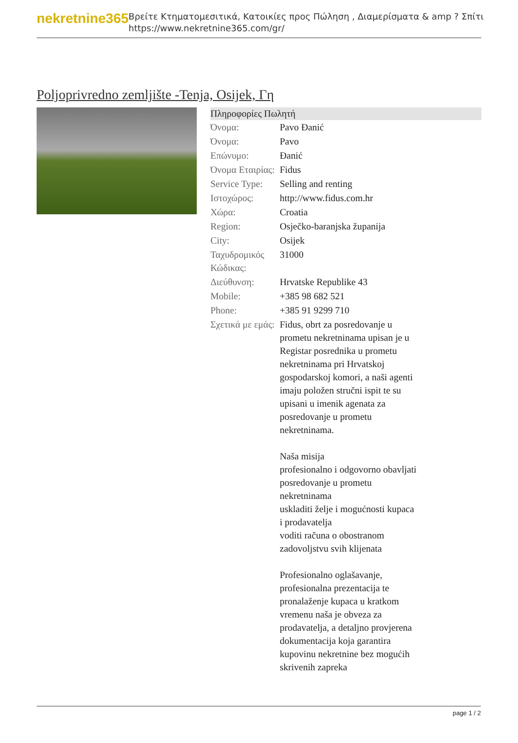nekretnine365
Βρείτε Κτηματομεσιτικά, Κατοικίες προς Πώληση , Διαμερίσματα & amp ? Σπίτι
https://www.nekretnine365.com/gr/
Poljoprivredno zemljište -Tenja, Osijek, Γη
| Πληροφορίες Πωλητή | | |
| --- | --- | --- |
| Όνομα: | Pavo Đanić | |
| Όνομα: | Pavo | |
| Επώνυμο: | Đanić | |
| Όνομα Εταιρίας: | Fidus | |
| Service Type: | Selling and renting | |
| Ιστοχώρος: | http://www.fidus.com.hr | |
| Χώρα: | Croatia | |
| Region: | Osječko-baranjska županija | |
| City: | Osijek | |
| Ταχυδρομικός Κώδικας: | 31000 | |
| Διεύθυνση: | Hrvatske Republike 43 | |
| Mobile: | +385 98 682 521 | |
| Phone: | +385 91 9299 710 | |
| Σχετικά με εμάς: | Fidus, obrt za posredovanje u prometu nekretninama upisan je u Registar posrednika u prometu nekretninama pri Hrvatskoj gospodarskoj komori, a naši agenti imaju položen stručni ispit te su upisani u imenik agenata za posredovanje u prometu nekretninama. Naša misija profesionalno i odgovorno obavljati posredovanje u prometu nekretninama uskladiti želje i mogućnosti kupaca i prodavatelja voditi računa o obostranom zadovoljstvu svih klijenata Profesionalno oglašavanje, profesionalna prezentacija te pronalaženje kupaca u kratkom vremenu naša je obveza za prodavatelja, a detaljno provjerena dokumentacija koja garantira kupovinu nekretnine bez mogućih skrivenih zapreka | |
page 1 / 2